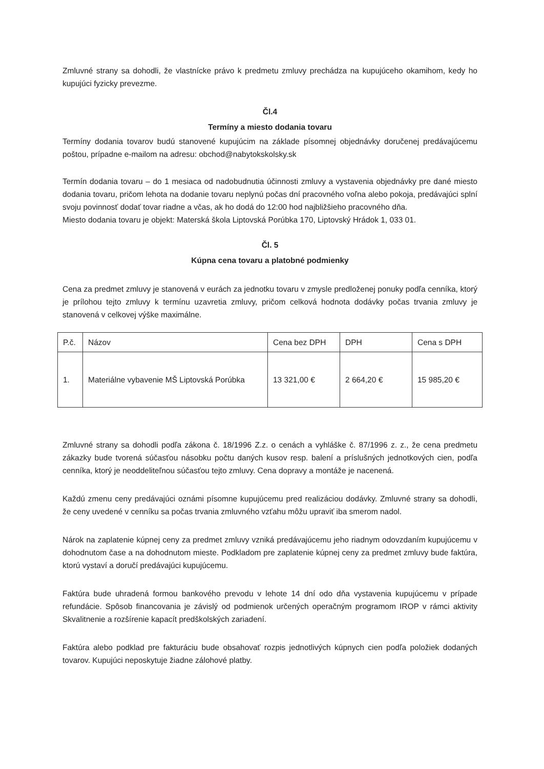Zmluvné strany sa dohodli, že vlastnícke právo k predmetu zmluvy prechádza na kupujúceho okamihom, kedy ho kupujúci fyzicky prevezme.
Čl.4
Termíny a miesto dodania tovaru
Termíny dodania tovarov budú stanovené kupujúcim na základe písomnej objednávky doručenej predávajúcemu poštou, prípadne e-mailom na adresu: obchod@nabytokskolsky.sk
Termín dodania tovaru – do 1 mesiaca od nadobudnutia účinnosti zmluvy a vystavenia objednávky pre dané miesto dodania tovaru, pričom lehota na dodanie tovaru neplynú počas dní pracovného voľna alebo pokoja, predávajúci splní svoju povinnosť dodať tovar riadne a včas, ak ho dodá do 12:00 hod najbližšieho pracovného dňa.
Miesto dodania tovaru je objekt: Materská škola Liptovská Porúbka 170, Liptovský Hrádok 1, 033 01.
Čl. 5
Kúpna cena tovaru a platobné podmienky
Cena za predmet zmluvy je stanovená v eurách za jednotku tovaru v zmysle predloženej ponuky podľa cenníka, ktorý je prílohou tejto zmluvy k termínu uzavretia zmluvy, pričom celková hodnota dodávky počas trvania zmluvy je stanovená v celkovej výške maximálne.
| P.č. | Názov | Cena bez DPH | DPH | Cena s DPH |
| 1. | Materiálne vybavenie MŠ Liptovská Porúbka | 13 321,00 € | 2 664,20 € | 15 985,20 € |
Zmluvné strany sa dohodli podľa zákona č. 18/1996 Z.z. o cenách a vyhláške č. 87/1996 z. z., že cena predmetu zákazky bude tvorená súčasťou násobku počtu daných kusov resp. balení a príslušných jednotkových cien, podľa cenníka, ktorý je neoddeliteľnou súčasťou tejto zmluvy. Cena dopravy a montáže je nacenená.
Každú zmenu ceny predávajúci oznámi písomne kupujúcemu pred realizáciou dodávky. Zmluvné strany sa dohodli, že ceny uvedené v cenníku sa počas trvania zmluvného vzťahu môžu upraviť iba smerom nadol.
Nárok na zaplatenie kúpnej ceny za predmet zmluvy vzniká predávajúcemu jeho riadnym odovzdaním kupujúcemu v dohodnutom čase a na dohodnutom mieste. Podkladom pre zaplatenie kúpnej ceny za predmet zmluvy bude faktúra, ktorú vystaví a doručí predávajúci kupujúcemu.
Faktúra bude uhradená formou bankového prevodu v lehote 14 dní odo dňa vystavenia kupujúcemu v prípade refundácie. Spôsob financovania je závislý od podmienok určených operačným programom IROP v rámci aktivity Skvalitnenie a rozšírenie kapacít predškolských zariadení.
Faktúra alebo podklad pre fakturáciu bude obsahovať rozpis jednotlivých kúpnych cien podľa položiek dodaných tovarov. Kupujúci neposkytuje žiadne zálohové platby.